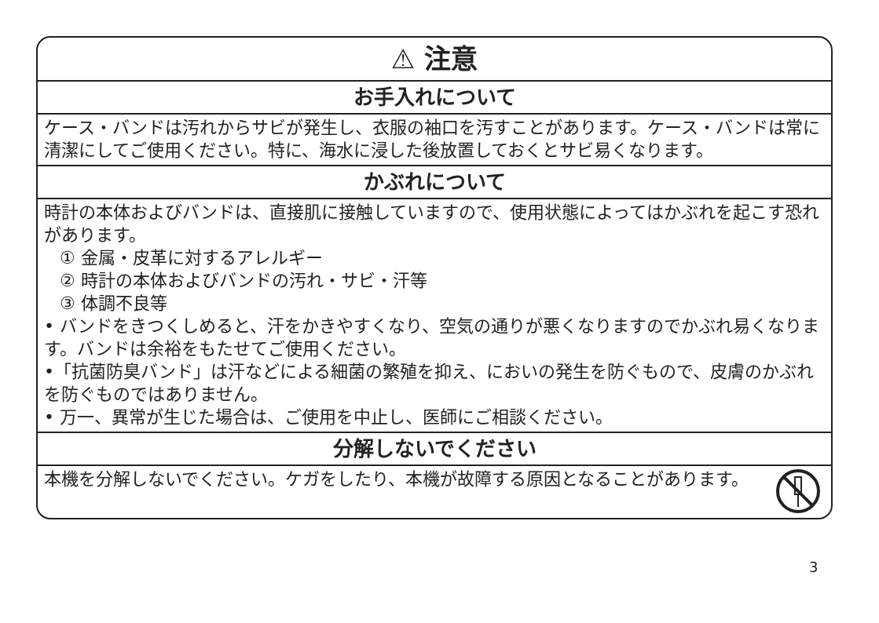⚠ 注意
お手入れについて
ケース・バンドは汚れからサビが発生し、衣服の袖口を汚すことがあります。ケース・バンドは常に清潔にしてご使用ください。特に、海水に浸した後放置しておくとサビ易くなります。
かぶれについて
時計の本体およびバンドは、直接肌に接触していますので、使用状態によってはかぶれを起こす恐れがあります。
① 金属・皮革に対するアレルギー
② 時計の本体およびバンドの汚れ・サビ・汗等
③ 体調不良等
• バンドをきつくしめると、汗をかきやすくなり、空気の通りが悪くなりますのでかぶれ易くなります。バンドは余裕をもたせてご使用ください。
•「抗菌防臭バンド」は汗などによる細菌の繁殖を抑え、においの発生を防ぐもので、皮膚のかぶれを防ぐものではありません。
• 万一、異常が生じた場合は、ご使用を中止し、医師にご相談ください。
分解しないでください
本機を分解しないでください。ケガをしたり、本機が故障する原因となることがあります。
3